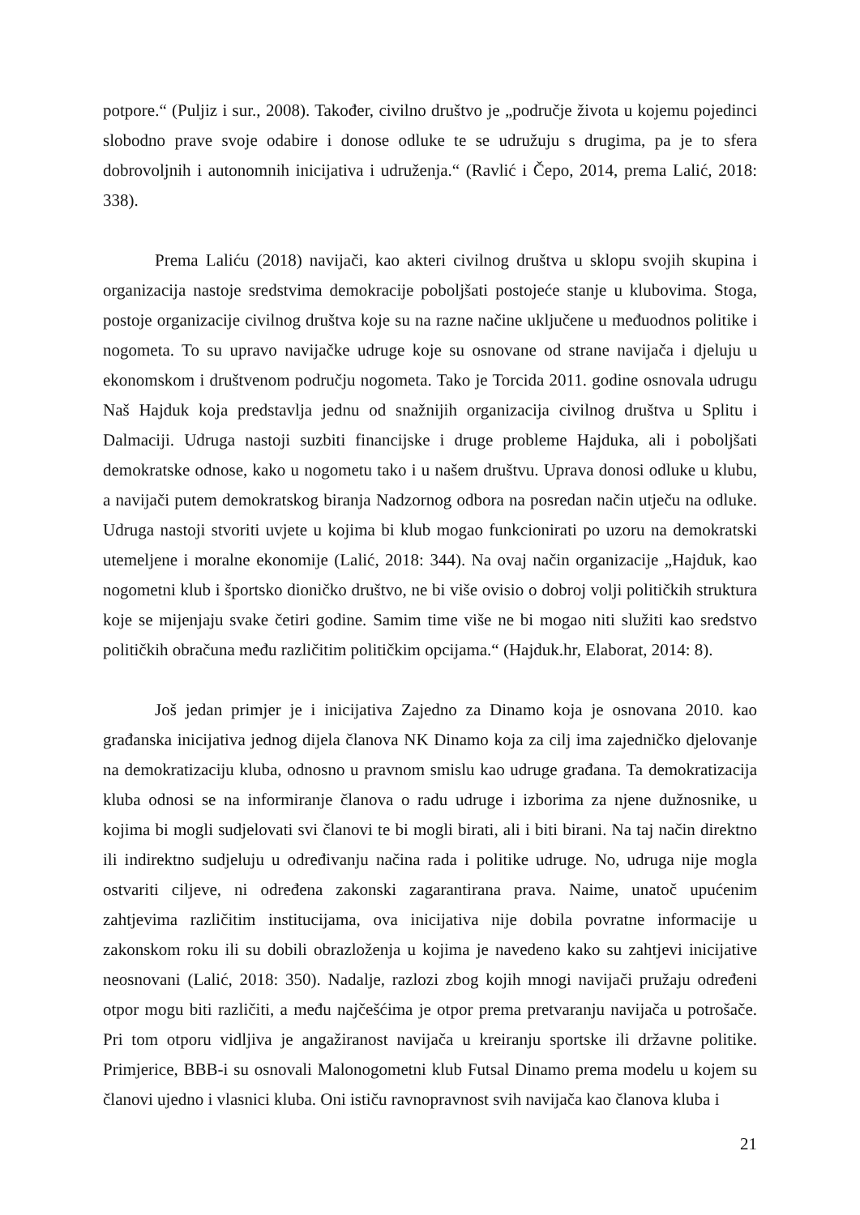potpore.“ (Puljiz i sur., 2008). Također, civilno društvo je „područje života u kojemu pojedinci slobodno prave svoje odabire i donose odluke te se udružuju s drugima, pa je to sfera dobrovoljnih i autonomnih inicijativa i udruženja.“ (Ravlić i Čepo, 2014, prema Lalić, 2018: 338).
Prema Laliću (2018) navijači, kao akteri civilnog društva u sklopu svojih skupina i organizacija nastoje sredstvima demokracije poboljšati postojeće stanje u klubovima. Stoga, postoje organizacije civilnog društva koje su na razne načine uključene u međuodnos politike i nogometa. To su upravo navijačke udruge koje su osnovane od strane navijača i djeluju u ekonomskom i društvenom području nogometa. Tako je Torcida 2011. godine osnovala udrugu Naš Hajduk koja predstavlja jednu od snažnijih organizacija civilnog društva u Splitu i Dalmaciji. Udruga nastoji suzbiti financijske i druge probleme Hajduka, ali i poboljšati demokratske odnose, kako u nogometu tako i u našem društvu. Uprava donosi odluke u klubu, a navijači putem demokratskog biranja Nadzornog odbora na posredan način utječu na odluke. Udruga nastoji stvoriti uvjete u kojima bi klub mogao funkcionirati po uzoru na demokratski utemeljene i moralne ekonomije (Lalić, 2018: 344). Na ovaj način organizacije „Hajduk, kao nogometni klub i športsko dioničko društvo, ne bi više ovisio o dobroj volji političkih struktura koje se mijenjaju svake četiri godine. Samim time više ne bi mogao niti služiti kao sredstvo političkih obračuna među različitim političkim opcijama.“ (Hajduk.hr, Elaborat, 2014: 8).
Još jedan primjer je i inicijativa Zajedno za Dinamo koja je osnovana 2010. kao građanska inicijativa jednog dijela članova NK Dinamo koja za cilj ima zajedničko djelovanje na demokratizaciju kluba, odnosno u pravnom smislu kao udruge građana. Ta demokratizacija kluba odnosi se na informiranje članova o radu udruge i izborima za njene dužnosnike, u kojima bi mogli sudjelovati svi članovi te bi mogli birati, ali i biti birani. Na taj način direktno ili indirektno sudjeluju u određivanju načina rada i politike udruge. No, udruga nije mogla ostvariti ciljeve, ni određena zakonski zagarantirana prava. Naime, unatoč upućenim zahtjevima različitim institucijama, ova inicijativa nije dobila povratne informacije u zakonskom roku ili su dobili obrazloženja u kojima je navedeno kako su zahtjevi inicijative neosnovani (Lalić, 2018: 350). Nadalje, razlozi zbog kojih mnogi navijači pružaju određeni otpor mogu biti različiti, a među najčešćima je otpor prema pretvaranju navijača u potrošače. Pri tom otporu vidljiva je angažiranost navijača u kreiranju sportske ili državne politike. Primjerice, BBB-i su osnovali Malonogometni klub Futsal Dinamo prema modelu u kojem su članovi ujedno i vlasnici kluba. Oni ističu ravnopravnost svih navijača kao članova kluba i
21